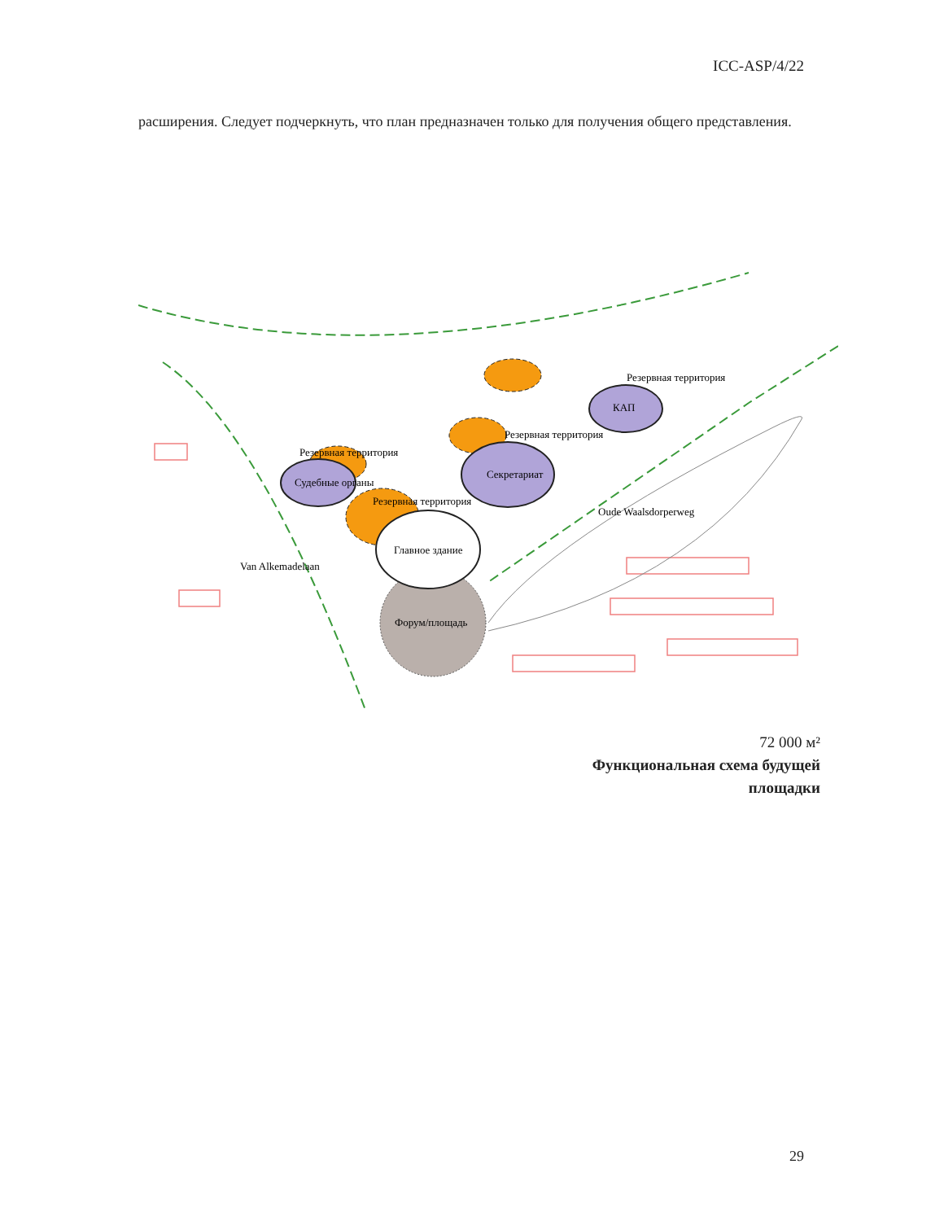ICC-ASP/4/22
расширения. Следует подчеркнуть, что план предназначен только для получения общего представления.
Резервная территория
КАП
Резервная территория
Секретариат
Резервная территория
Судебные органы
Резервная территория
Главное здание
Форум/площадь
Oude Waalsdorperweg
Van Alkemadelaan
72 000 м²
Функциональная схема будущей
площадки
29